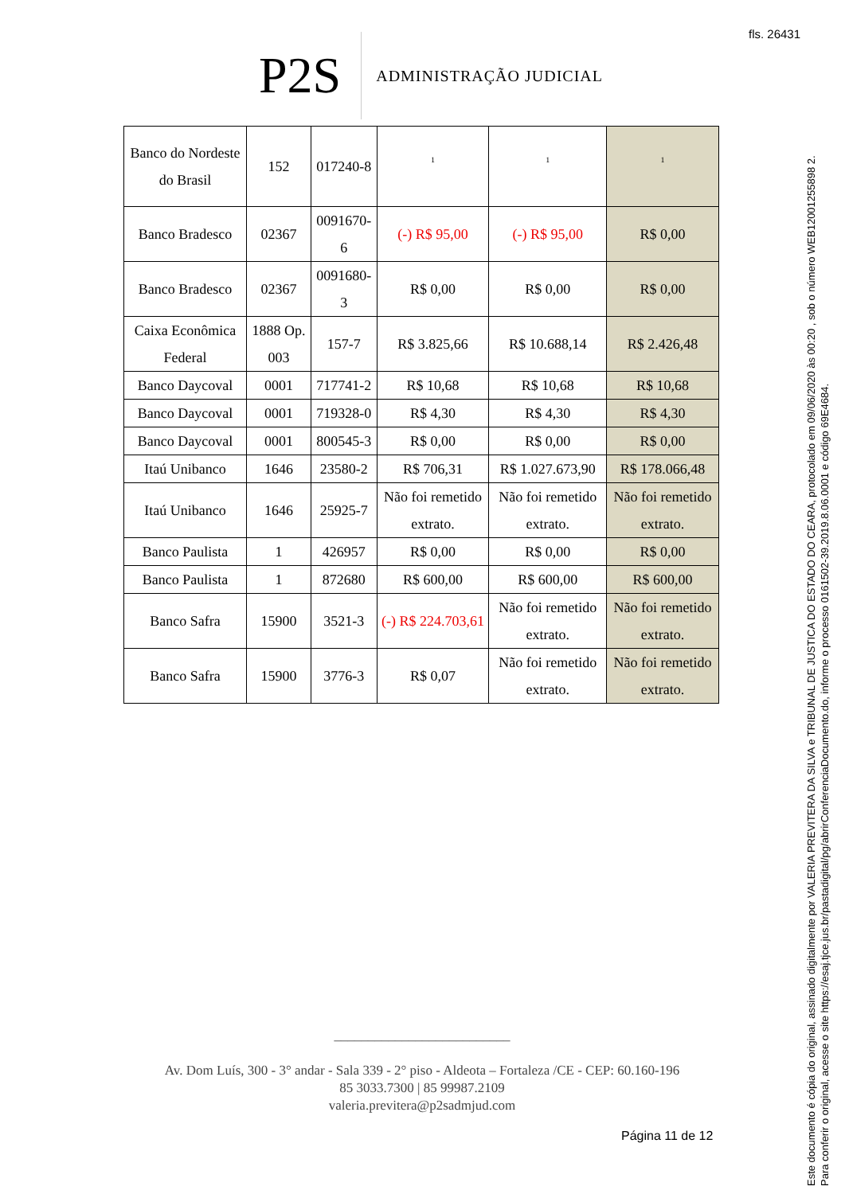fls. 26431
P2S
ADMINISTRAÇÃO JUDICIAL
| Banco do Nordeste do Brasil | 152 | 017240-8 | 1 | 1 | 1 |
| Banco Bradesco | 02367 | 0091670-6 | (-) R$ 95,00 | (-) R$ 95,00 | R$ 0,00 |
| Banco Bradesco | 02367 | 0091680-3 | R$ 0,00 | R$ 0,00 | R$ 0,00 |
| Caixa Econômica Federal | 1888 Op. 003 | 157-7 | R$ 3.825,66 | R$ 10.688,14 | R$ 2.426,48 |
| Banco Daycoval | 0001 | 717741-2 | R$ 10,68 | R$ 10,68 | R$ 10,68 |
| Banco Daycoval | 0001 | 719328-0 | R$ 4,30 | R$ 4,30 | R$ 4,30 |
| Banco Daycoval | 0001 | 800545-3 | R$ 0,00 | R$ 0,00 | R$ 0,00 |
| Itaú Unibanco | 1646 | 23580-2 | R$ 706,31 | R$ 1.027.673,90 | R$ 178.066,48 |
| Itaú Unibanco | 1646 | 25925-7 | Não foi remetido extrato. | Não foi remetido extrato. | Não foi remetido extrato. |
| Banco Paulista | 1 | 426957 | R$ 0,00 | R$ 0,00 | R$ 0,00 |
| Banco Paulista | 1 | 872680 | R$ 600,00 | R$ 600,00 | R$ 600,00 |
| Banco Safra | 15900 | 3521-3 | (-) R$ 224.703,61 | Não foi remetido extrato. | Não foi remetido extrato. |
| Banco Safra | 15900 | 3776-3 | R$ 0,07 | Não foi remetido extrato. | Não foi remetido extrato. |
__________________________
Av. Dom Luís, 300 - 3° andar - Sala 339 - 2° piso - Aldeota – Fortaleza /CE - CEP: 60.160-196
85 3033.7300 | 85 99987.2109
valeria.previtera@p2sadmjud.com
Página 11 de 12
Este documento é cópia do original, assinado digitalmente por VALERIA PREVITERA DA SILVA e TRIBUNAL DE JUSTICA DO ESTADO DO CEARA, protocolado em 09/06/2020 às 00:20 , sob o número WEB12001255898 2.
Para conferir o original, acesse o site https://esaj.tjce.jus.br/pastadigital/pg/abrirConferenciaDocumento.do, informe o processo 0161502-39.2019.8.06.0001 e código 69E4684.